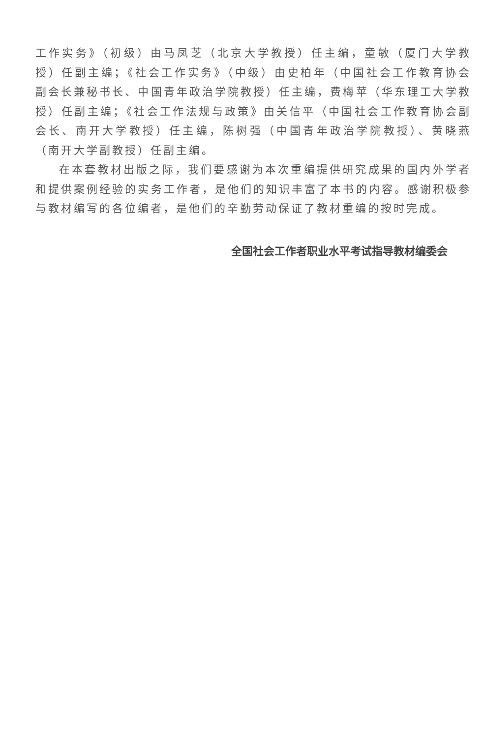工作实务》（初级）由马凤芝（北京大学教授）任主编，童敏（厦门大学教授）任副主编；《社会工作实务》（中级）由史柏年（中国社会工作教育协会副会长兼秘书长、中国青年政治学院教授）任主编，费梅苹（华东理工大学教授）任副主编；《社会工作法规与政策》由关信平（中国社会工作教育协会副会长、南开大学教授）任主编，陈树强（中国青年政治学院教授）、黄晓燕（南开大学副教授）任副主编。
在本套教材出版之际，我们要感谢为本次重编提供研究成果的国内外学者和提供案例经验的实务工作者，是他们的知识丰富了本书的内容。感谢积极参与教材编写的各位编者，是他们的辛勤劳动保证了教材重编的按时完成。
全国社会工作者职业水平考试指导教材编委会